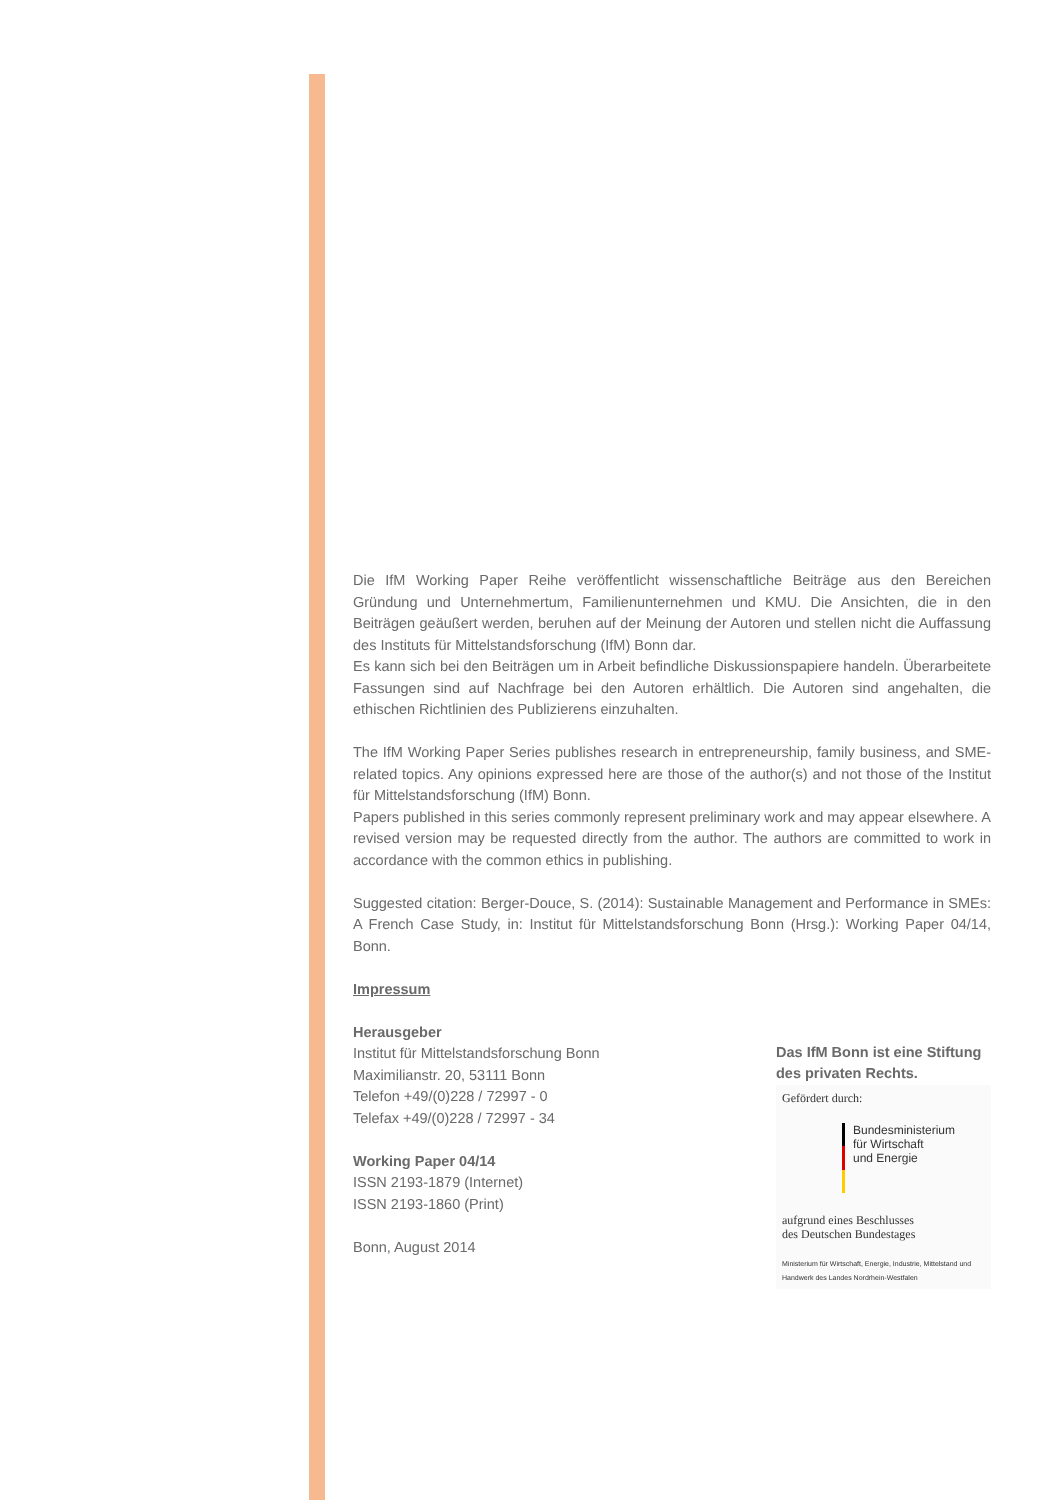Die IfM Working Paper Reihe veröffentlicht wissenschaftliche Beiträge aus den Bereichen Gründung und Unternehmertum, Familienunternehmen und KMU. Die Ansichten, die in den Beiträgen geäußert werden, beruhen auf der Meinung der Autoren und stellen nicht die Auffassung des Instituts für Mittelstandsforschung (IfM) Bonn dar.
Es kann sich bei den Beiträgen um in Arbeit befindliche Diskussionspapiere handeln. Überarbeitete Fassungen sind auf Nachfrage bei den Autoren erhältlich. Die Autoren sind angehalten, die ethischen Richtlinien des Publizierens einzuhalten.
The IfM Working Paper Series publishes research in entrepreneurship, family business, and SME-related topics. Any opinions expressed here are those of the author(s) and not those of the Institut für Mittelstandsforschung (IfM) Bonn.
Papers published in this series commonly represent preliminary work and may appear elsewhere. A revised version may be requested directly from the author. The authors are committed to work in accordance with the common ethics in publishing.
Suggested citation: Berger-Douce, S. (2014): Sustainable Management and Performance in SMEs: A French Case Study, in: Institut für Mittelstandsforschung Bonn (Hrsg.): Working Paper 04/14, Bonn.
Impressum
Herausgeber
Institut für Mittelstandsforschung Bonn
Maximilianstr. 20, 53111 Bonn
Telefon +49/(0)228 / 72997 - 0
Telefax +49/(0)228 / 72997 - 34
Working Paper 04/14
ISSN 2193-1879 (Internet)
ISSN 2193-1860 (Print)
Bonn, August 2014
Das IfM Bonn ist eine Stiftung des privaten Rechts.
Gefördert durch:
Bundesministerium
für Wirtschaft
und Energie
aufgrund eines Beschlusses
des Deutschen Bundestages
Ministerium für Wirtschaft, Energie, Industrie, Mittelstand und Handwerk des Landes Nordrhein-Westfalen